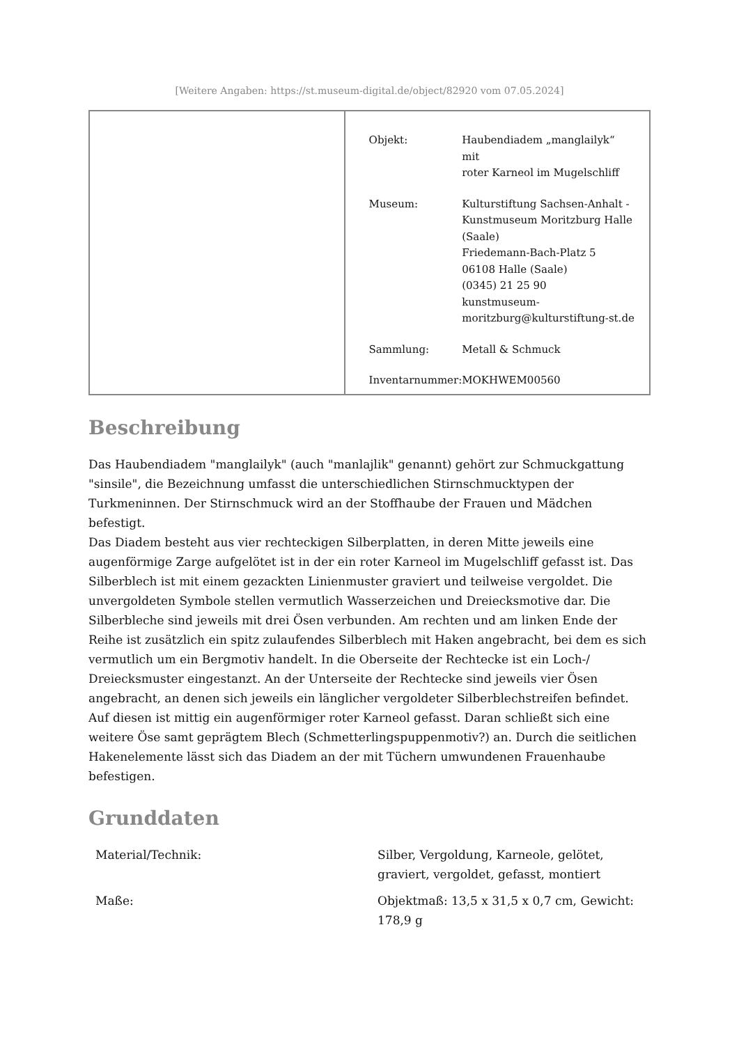[Weitere Angaben: https://st.museum-digital.de/object/82920 vom 07.05.2024]
| Objekt: | Haubendiadem „manglailyk“ mit roter Karneol im Mugelschliff |
| Museum: | Kulturstiftung Sachsen-Anhalt - Kunstmuseum Moritzburg Halle (Saale) Friedemann-Bach-Platz 5 06108 Halle (Saale) (0345) 21 25 90 kunstmuseum- moritzburg@kulturstiftung-st.de |
| Sammlung: | Metall & Schmuck |
| Inventarnummer: | MOKHWEM00560 |
Beschreibung
Das Haubendiadem "manglailyk" (auch "manlajlik" genannt) gehört zur Schmuckgattung "sinsile", die Bezeichnung umfasst die unterschiedlichen Stirnschmucktypen der Turkmeninnen. Der Stirnschmuck wird an der Stoffhaube der Frauen und Mädchen befestigt.
Das Diadem besteht aus vier rechteckigen Silberplatten, in deren Mitte jeweils eine augenförmige Zarge aufgelötet ist in der ein roter Karneol im Mugelschliff gefasst ist. Das Silberblech ist mit einem gezackten Linienmuster graviert und teilweise vergoldet. Die unvergoldeten Symbole stellen vermutlich Wasserzeichen und Dreiecksmotive dar. Die Silberbleche sind jeweils mit drei Ösen verbunden. Am rechten und am linken Ende der Reihe ist zusätzlich ein spitz zulaufendes Silberblech mit Haken angebracht, bei dem es sich vermutlich um ein Bergmotiv handelt. In die Oberseite der Rechtecke ist ein Loch-/ Dreiecksmuster eingestanzt. An der Unterseite der Rechtecke sind jeweils vier Ösen angebracht, an denen sich jeweils ein länglicher vergoldeter Silberblechstreifen befindet. Auf diesen ist mittig ein augenförmiger roter Karneol gefasst. Daran schließt sich eine weitere Öse samt geprägtem Blech (Schmetterlingspuppenmotiv?) an. Durch die seitlichen Hakenelemente lässt sich das Diadem an der mit Tüchern umwundenen Frauenhaube befestigen.
Grunddaten
| Material/Technik: | Silber, Vergoldung, Karneole, gelötet, graviert, vergoldet, gefasst, montiert |
| Maße: | Objektmaß: 13,5 x 31,5 x 0,7 cm, Gewicht: 178,9 g |